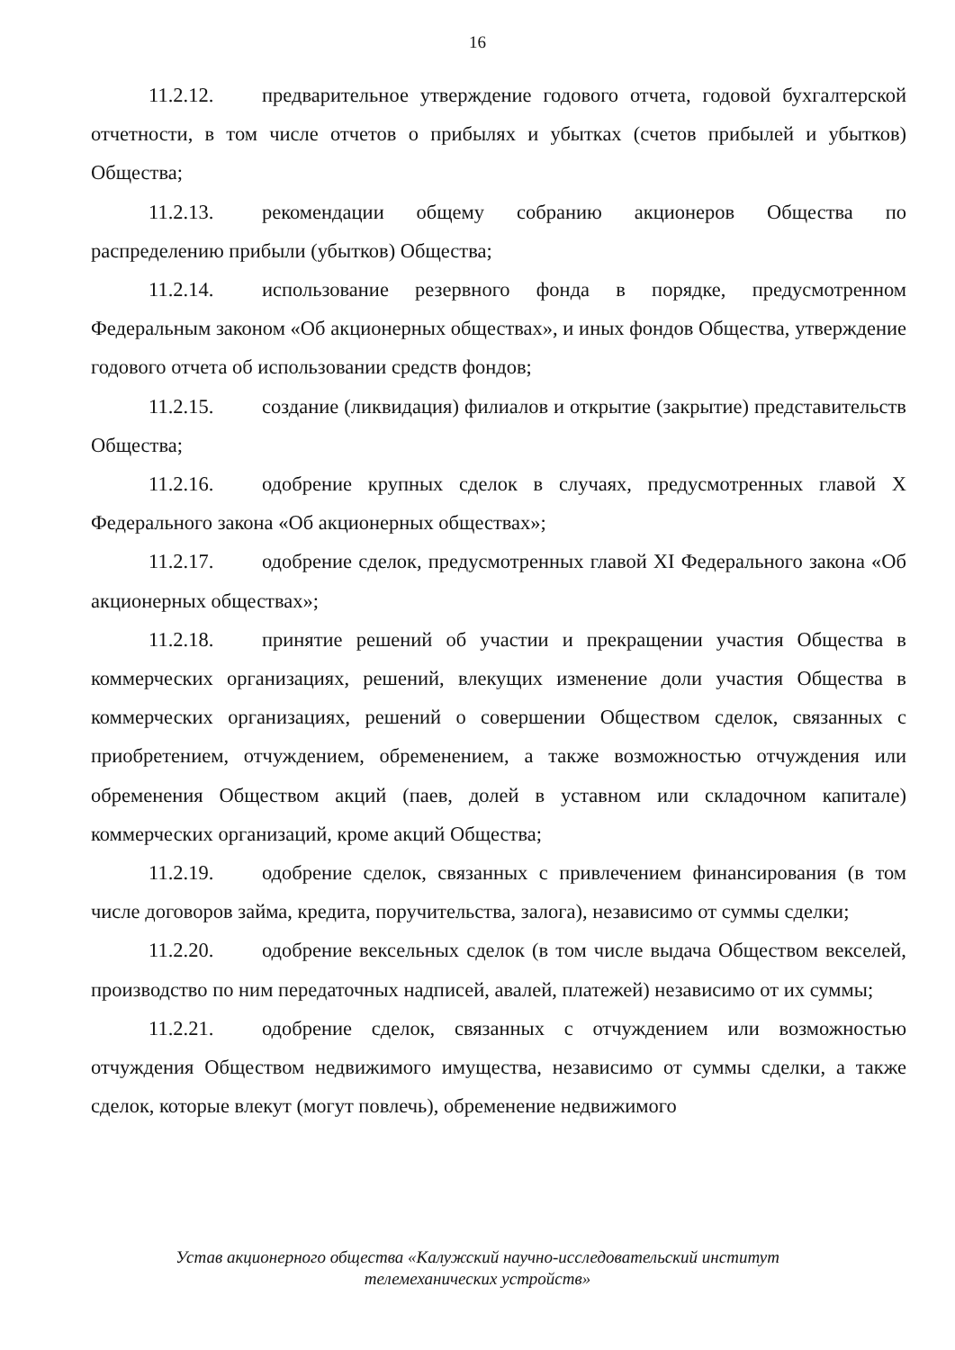16
11.2.12. предварительное утверждение годового отчета, годовой бухгалтерской отчетности, в том числе отчетов о прибылях и убытках (счетов прибылей и убытков) Общества;
11.2.13. рекомендации общему собранию акционеров Общества по распределению прибыли (убытков) Общества;
11.2.14. использование резервного фонда в порядке, предусмотренном Федеральным законом «Об акционерных обществах», и иных фондов Общества, утверждение годового отчета об использовании средств фондов;
11.2.15. создание (ликвидация) филиалов и открытие (закрытие) представительств Общества;
11.2.16. одобрение крупных сделок в случаях, предусмотренных главой X Федерального закона «Об акционерных обществах»;
11.2.17. одобрение сделок, предусмотренных главой XI Федерального закона «Об акционерных обществах»;
11.2.18. принятие решений об участии и прекращении участия Общества в коммерческих организациях, решений, влекущих изменение доли участия Общества в коммерческих организациях, решений о совершении Обществом сделок, связанных с приобретением, отчуждением, обременением, а также возможностью отчуждения или обременения Обществом акций (паев, долей в уставном или складочном капитале) коммерческих организаций, кроме акций Общества;
11.2.19. одобрение сделок, связанных с привлечением финансирования (в том числе договоров займа, кредита, поручительства, залога), независимо от суммы сделки;
11.2.20. одобрение вексельных сделок (в том числе выдача Обществом векселей, производство по ним передаточных надписей, авалей, платежей) независимо от их суммы;
11.2.21. одобрение сделок, связанных с отчуждением или возможностью отчуждения Обществом недвижимого имущества, независимо от суммы сделки, а также сделок, которые влекут (могут повлечь), обременение недвижимого
Устав акционерного общества «Калужский научно-исследовательский институт
телемеханических устройств»